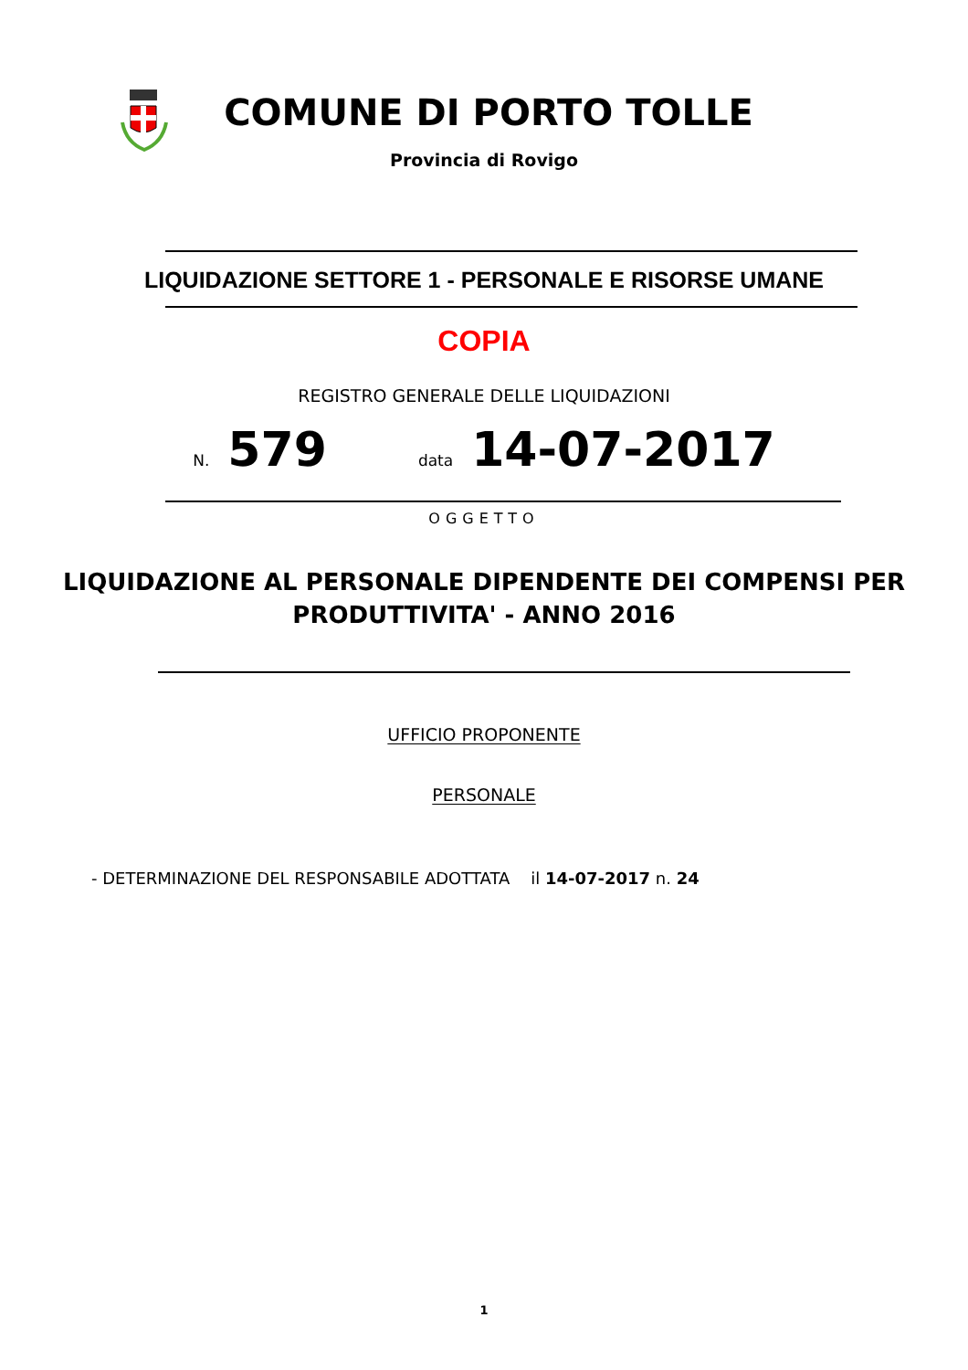COMUNE DI PORTO TOLLE
Provincia di Rovigo
LIQUIDAZIONE SETTORE 1 - PERSONALE E RISORSE UMANE
COPIA
REGISTRO GENERALE DELLE LIQUIDAZIONI
N. 579 data 14-07-2017
OGGETTO
LIQUIDAZIONE AL PERSONALE DIPENDENTE DEI COMPENSI PER
PRODUTTIVITA' - ANNO 2016
UFFICIO PROPONENTE
PERSONALE
- DETERMINAZIONE DEL RESPONSABILE ADOTTATA il 14-07-2017 n. 24
1